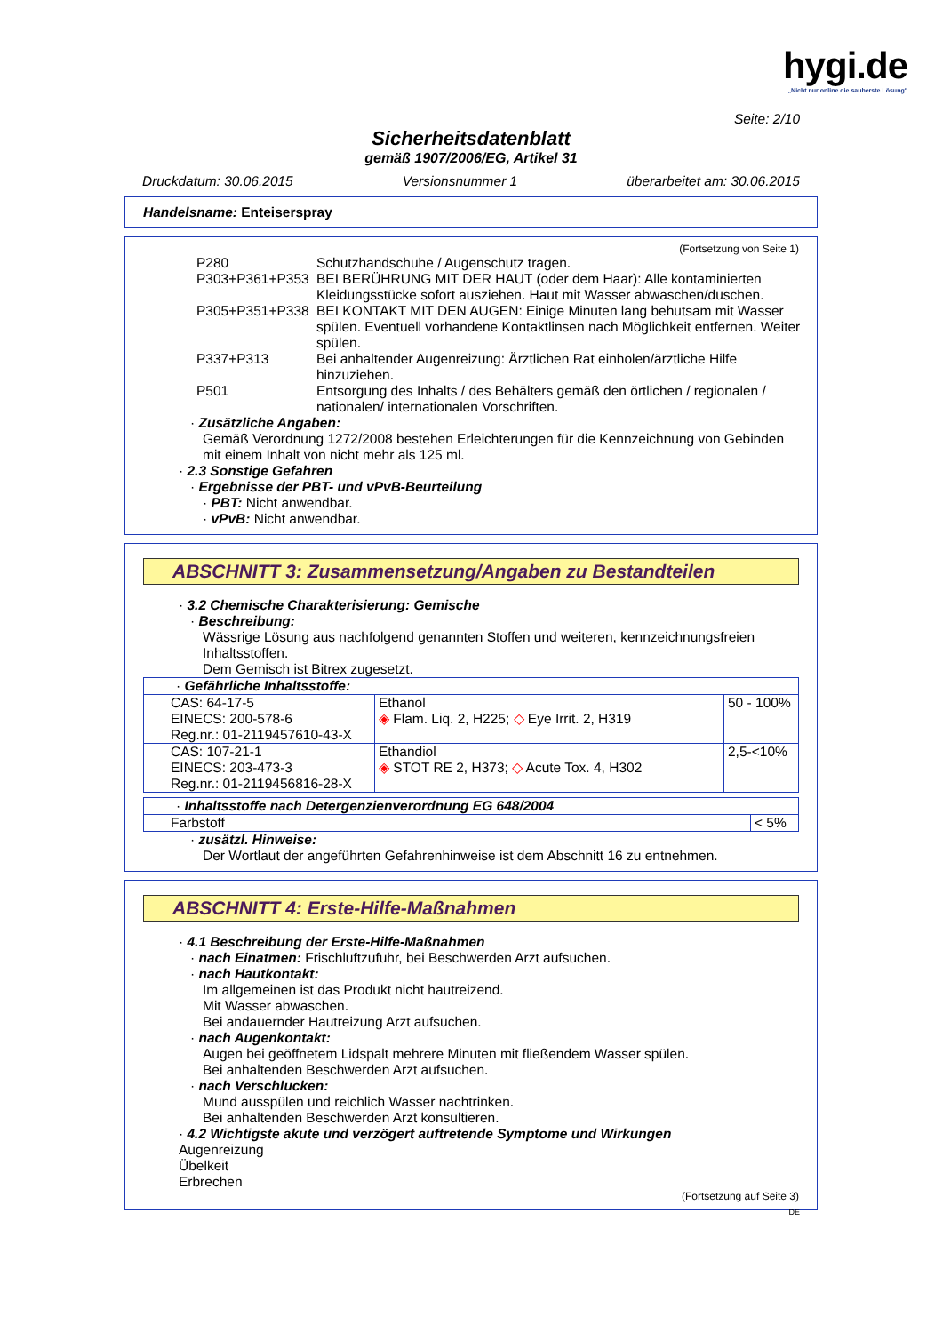hygi.de
„Nicht nur online die sauberste Lösung"
Seite: 2/10
Sicherheitsdatenblatt
gemäß 1907/2006/EG, Artikel 31
Druckdatum: 30.06.2015 Versionsnummer 1 überarbeitet am: 30.06.2015
Handelsname: Enteiserspray
(Fortsetzung von Seite 1)
| P280 | Schutzhandschuhe / Augenschutz tragen. |
| P303+P361+P353 | BEI BERÜHRUNG MIT DER HAUT (oder dem Haar): Alle kontaminierten Kleidungsstücke sofort ausziehen. Haut mit Wasser abwaschen/duschen. |
| P305+P351+P338 | BEI KONTAKT MIT DEN AUGEN: Einige Minuten lang behutsam mit Wasser spülen. Eventuell vorhandene Kontaktlinsen nach Möglichkeit entfernen. Weiter spülen. |
| P337+P313 | Bei anhaltender Augenreizung: Ärztlichen Rat einholen/ärztliche Hilfe hinzuziehen. |
| P501 | Entsorgung des Inhalts / des Behälters gemäß den örtlichen / regionalen / nationalen/ internationalen Vorschriften. |
· Zusätzliche Angaben:
Gemäß Verordnung 1272/2008 bestehen Erleichterungen für die Kennzeichnung von Gebinden mit einem Inhalt von nicht mehr als 125 ml.
· 2.3 Sonstige Gefahren
· Ergebnisse der PBT- und vPvB-Beurteilung
· PBT: Nicht anwendbar.
· vPvB: Nicht anwendbar.
ABSCHNITT 3: Zusammensetzung/Angaben zu Bestandteilen
· 3.2 Chemische Charakterisierung: Gemische
· Beschreibung:
Wässrige Lösung aus nachfolgend genannten Stoffen und weiteren, kennzeichnungsfreien Inhaltsstoffen.
Dem Gemisch ist Bitrex zugesetzt.
| · Gefährliche Inhaltsstoffe: | | |
| CAS: 64-17-5 EINECS: 200-578-6 Reg.nr.: 01-2119457610-43-X | Ethanol ◈ Flam. Liq. 2, H225; ◇ Eye Irrit. 2, H319 | 50 - 100% |
| CAS: 107-21-1 EINECS: 203-473-3 Reg.nr.: 01-2119456816-28-X | Ethandiol ◈ STOT RE 2, H373; ◇ Acute Tox. 4, H302 | 2,5-<10% |
| · Inhaltsstoffe nach Detergenzienverordnung EG 648/2004 | |
| Farbstoff | < 5% |
· zusätzl. Hinweise:
Der Wortlaut der angeführten Gefahrenhinweise ist dem Abschnitt 16 zu entnehmen.
ABSCHNITT 4: Erste-Hilfe-Maßnahmen
· 4.1 Beschreibung der Erste-Hilfe-Maßnahmen
· nach Einatmen: Frischluftzufuhr, bei Beschwerden Arzt aufsuchen.
· nach Hautkontakt:
Im allgemeinen ist das Produkt nicht hautreizend.
Mit Wasser abwaschen.
Bei andauernder Hautreizung Arzt aufsuchen.
· nach Augenkontakt:
Augen bei geöffnetem Lidspalt mehrere Minuten mit fließendem Wasser spülen.
Bei anhaltenden Beschwerden Arzt aufsuchen.
· nach Verschlucken:
Mund ausspülen und reichlich Wasser nachtrinken.
Bei anhaltenden Beschwerden Arzt konsultieren.
· 4.2 Wichtigste akute und verzögert auftretende Symptome und Wirkungen
Augenreizung
Übelkeit
Erbrechen
(Fortsetzung auf Seite 3)
DE